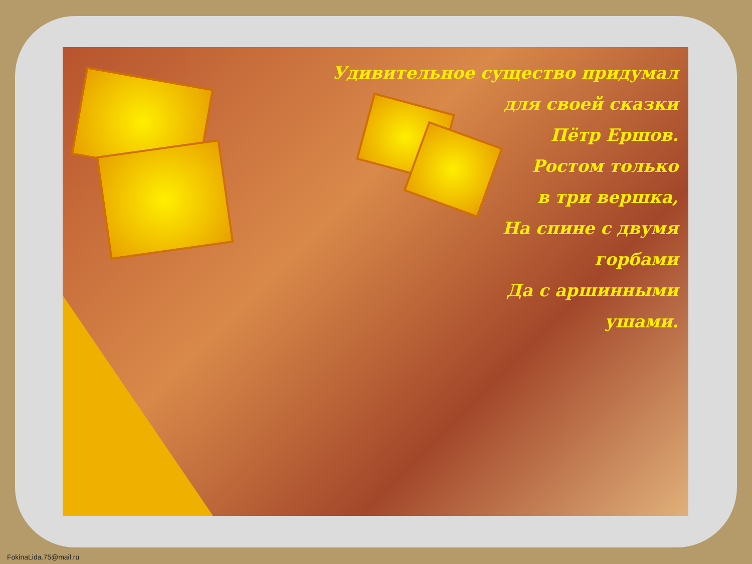Удивительное существо придумал
для своей сказки
Пётр Ершов.
Ростом только
в три вершка,
На спине с двумя
горбами
Да с аршинными
ушами.
FokinaLida.75@mail.ru